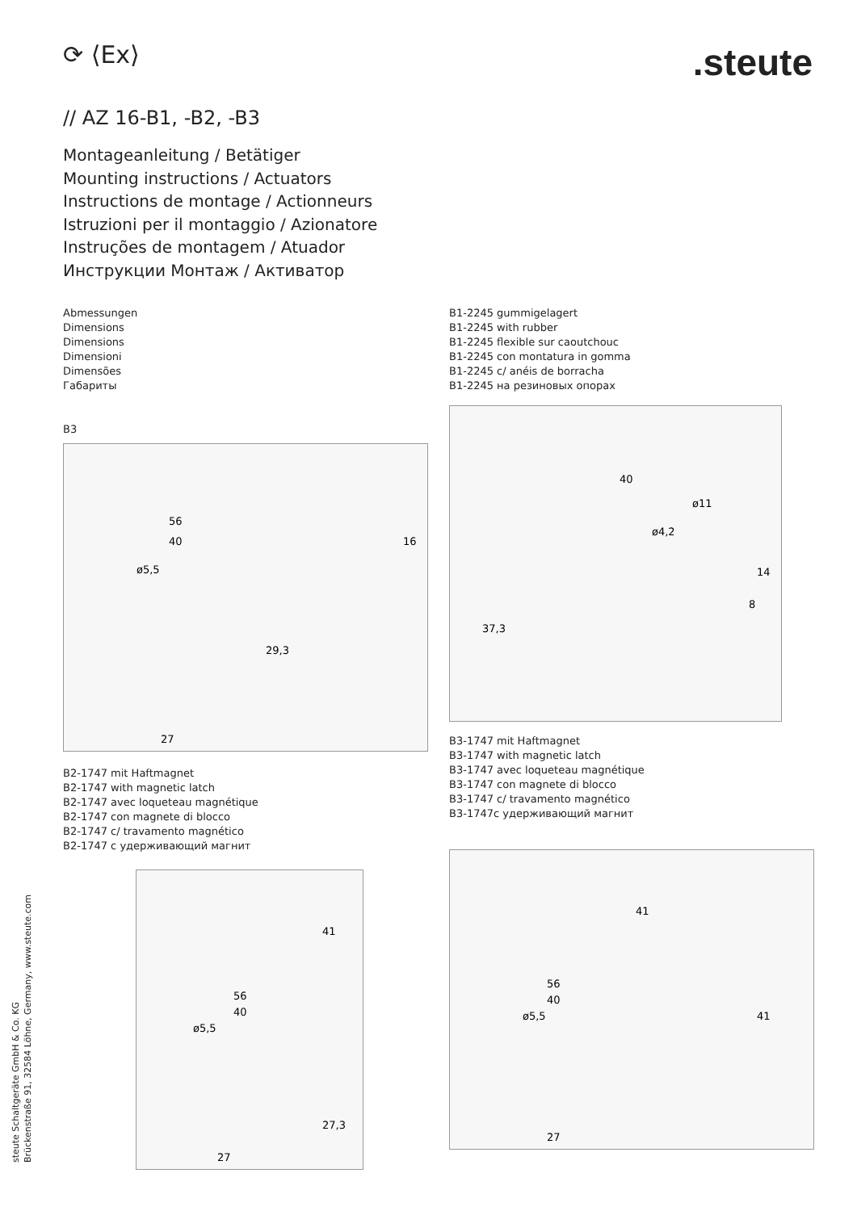⟳ ⟨Ex⟩
.steute
// AZ 16-B1, -B2, -B3
Montageanleitung / Betätiger
Mounting instructions / Actuators
Instructions de montage / Actionneurs
Istruzioni per il montaggio / Azionatore
Instruções de montagem / Atuador
Инструкции Монтаж / Активатор
Abmessungen
Dimensions
Dimensions
Dimensioni
Dimensões
Габариты
B3
56
40
ø5,5
16
29,3
27
B2-1747 mit Haftmagnet
B2-1747 with magnetic latch
B2-1747 avec loqueteau magnétique
B2-1747 con magnete di blocco
B2-1747 c/ travamento magnético
B2-1747 с удерживающий магнит
56
40
ø5,5
41
27,3
27
B1-2245 gummigelagert
B1-2245 with rubber
B1-2245 flexible sur caoutchouc
B1-2245 con montatura in gomma
B1-2245 c/ anéis de borracha
B1-2245 на резиновых опорах
40
ø11
ø4,2
14
8
37,3
B3-1747 mit Haftmagnet
B3-1747 with magnetic latch
B3-1747 avec loqueteau magnétique
B3-1747 con magnete di blocco
B3-1747 c/ travamento magnético
B3-1747с удерживающий магнит
56
40
ø5,5
41
41
27
steute Schaltgeräte GmbH & Co. KG
Brückenstraße 91, 32584 Löhne, Germany, www.steute.com